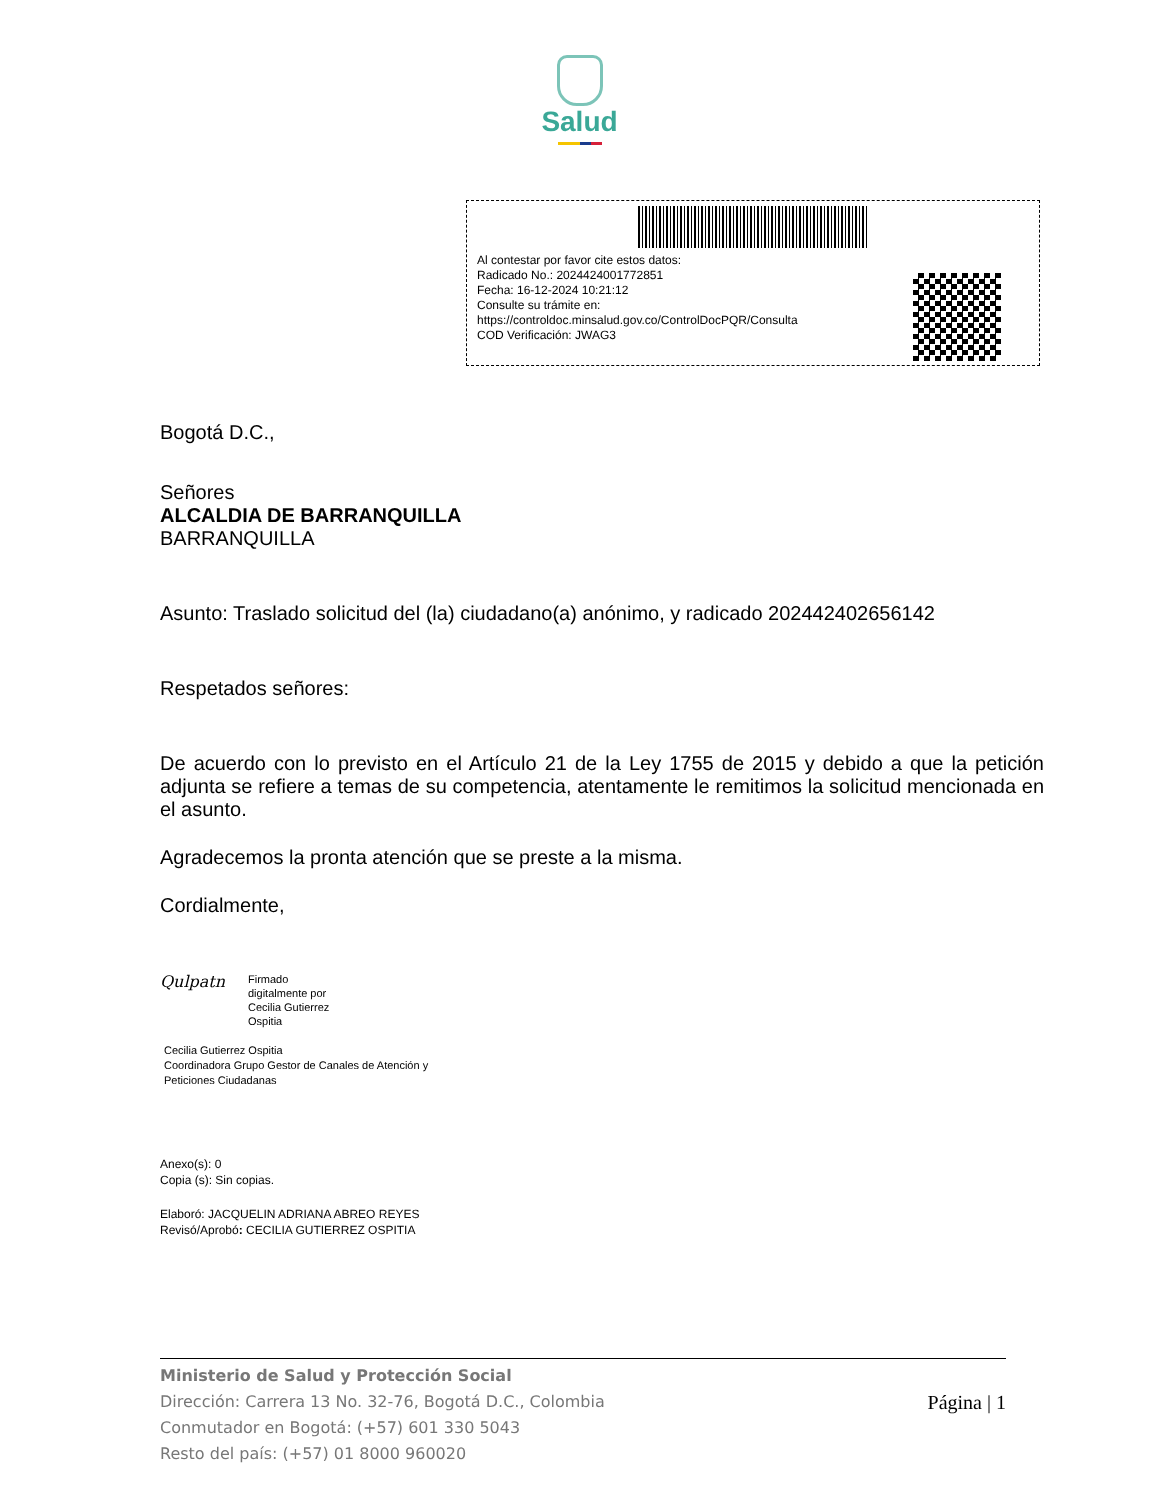Salud
Al contestar por favor cite estos datos:
Radicado No.: 2024424001772851
Fecha: 16-12-2024 10:21:12
Consulte su trámite en:
https://controldoc.minsalud.gov.co/ControlDocPQR/Consulta
COD Verificación: JWAG3
Bogotá D.C.,
Señores
ALCALDIA DE BARRANQUILLA
BARRANQUILLA
Asunto: Traslado solicitud del (la) ciudadano(a) anónimo, y radicado 202442402656142
Respetados señores:
De acuerdo con lo previsto en el Artículo 21 de la Ley 1755 de 2015 y debido a que la petición adjunta se refiere a temas de su competencia, atentamente le remitimos la solicitud mencionada en el asunto.
Agradecemos la pronta atención que se preste a la misma.
Cordialmente,
Qulpatn
Firmado
digitalmente por
Cecilia Gutierrez
Ospitia
Cecilia Gutierrez Ospitia
Coordinadora Grupo Gestor de Canales de Atención y
Peticiones Ciudadanas
Anexo(s): 0
Copia (s): Sin copias.
Elaboró: JACQUELIN ADRIANA ABREO REYES
Revisó/Aprobó: CECILIA GUTIERREZ OSPITIA
Ministerio de Salud y Protección Social
Dirección: Carrera 13 No. 32-76, Bogotá D.C., Colombia
Conmutador en Bogotá: (+57) 601 330 5043
Resto del país: (+57) 01 8000 960020
Página | 1